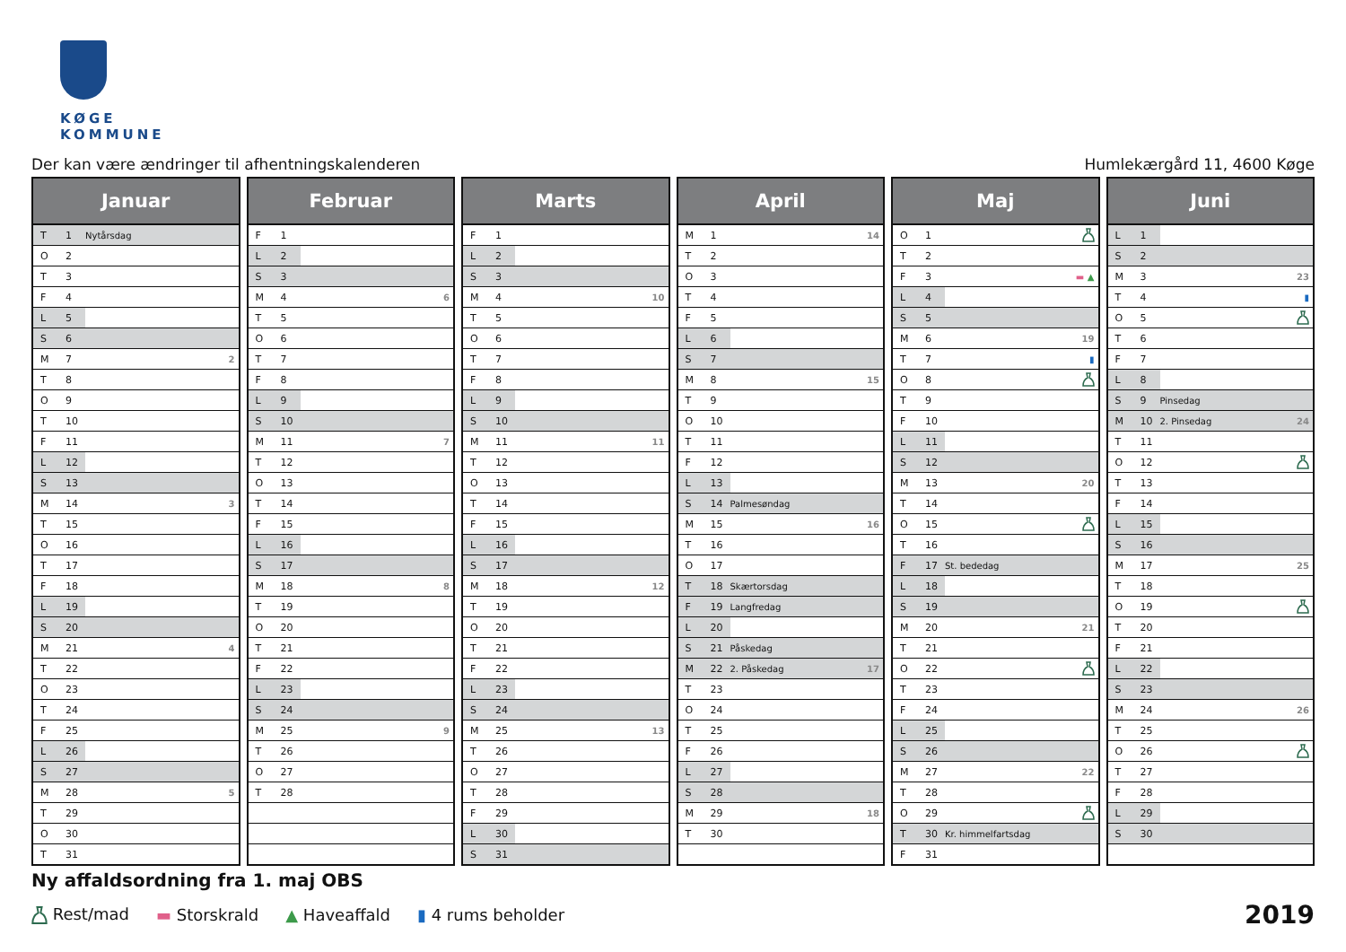KØGE KOMMUNE
Der kan være ændringer til afhentningskalenderen Humlekærgård 11, 4600 Køge
| Januar | | | |
| --- | --- | --- | --- |
| T | 1 | Nytårsdag | |
| O | 2 | | |
| T | 3 | | |
| F | 4 | | |
| L | 5 | | |
| S | 6 | | |
| M | 7 | | 2 |
| T | 8 | | |
| O | 9 | | |
| T | 10 | | |
| F | 11 | | |
| L | 12 | | |
| S | 13 | | |
| M | 14 | | 3 |
| T | 15 | | |
| O | 16 | | |
| T | 17 | | |
| F | 18 | | |
| L | 19 | | |
| S | 20 | | |
| M | 21 | | 4 |
| T | 22 | | |
| O | 23 | | |
| T | 24 | | |
| F | 25 | | |
| L | 26 | | |
| S | 27 | | |
| M | 28 | | 5 |
| T | 29 | | |
| O | 30 | | |
| T | 31 | | |
| Februar | | | |
| --- | --- | --- | --- |
| F | 1 | | |
| L | 2 | | |
| S | 3 | | |
| M | 4 | | 6 |
| T | 5 | | |
| O | 6 | | |
| T | 7 | | |
| F | 8 | | |
| L | 9 | | |
| S | 10 | | |
| M | 11 | | 7 |
| T | 12 | | |
| O | 13 | | |
| T | 14 | | |
| F | 15 | | |
| L | 16 | | |
| S | 17 | | |
| M | 18 | | 8 |
| T | 19 | | |
| O | 20 | | |
| T | 21 | | |
| F | 22 | | |
| L | 23 | | |
| S | 24 | | |
| M | 25 | | 9 |
| T | 26 | | |
| O | 27 | | |
| T | 28 | | |
| Marts | | | |
| --- | --- | --- | --- |
| F | 1 | | |
| L | 2 | | |
| S | 3 | | |
| M | 4 | | 10 |
| T | 5 | | |
| O | 6 | | |
| T | 7 | | |
| F | 8 | | |
| L | 9 | | |
| S | 10 | | |
| M | 11 | | 11 |
| T | 12 | | |
| O | 13 | | |
| T | 14 | | |
| F | 15 | | |
| L | 16 | | |
| S | 17 | | |
| M | 18 | | 12 |
| T | 19 | | |
| O | 20 | | |
| T | 21 | | |
| F | 22 | | |
| L | 23 | | |
| S | 24 | | |
| M | 25 | | 13 |
| T | 26 | | |
| O | 27 | | |
| T | 28 | | |
| F | 29 | | |
| L | 30 | | |
| S | 31 | | |
| April | | | |
| --- | --- | --- | --- |
| M | 1 | | 14 |
| T | 2 | | |
| O | 3 | | |
| T | 4 | | |
| F | 5 | | |
| L | 6 | | |
| S | 7 | | |
| M | 8 | | 15 |
| T | 9 | | |
| O | 10 | | |
| T | 11 | | |
| F | 12 | | |
| L | 13 | | |
| S | 14 | Palmesøndag | |
| M | 15 | | 16 |
| T | 16 | | |
| O | 17 | | |
| T | 18 | Skærtorsdag | |
| F | 19 | Langfredag | |
| L | 20 | | |
| S | 21 | Påskedag | |
| M | 22 | 2. Påskedag | 17 |
| T | 23 | | |
| O | 24 | | |
| T | 25 | | |
| F | 26 | | |
| L | 27 | | |
| S | 28 | | |
| M | 29 | | 18 |
| T | 30 | | |
| Maj | | | |
| --- | --- | --- | --- |
| O | 1 | | |
| T | 2 | | |
| F | 3 | | ▬ ▲ |
| L | 4 | | |
| S | 5 | | |
| M | 6 | | 19 |
| T | 7 | | ▮ |
| O | 8 | | |
| T | 9 | | |
| F | 10 | | |
| L | 11 | | |
| S | 12 | | |
| M | 13 | | 20 |
| T | 14 | | |
| O | 15 | | |
| T | 16 | | |
| F | 17 | St. bededag | |
| L | 18 | | |
| S | 19 | | |
| M | 20 | | 21 |
| T | 21 | | |
| O | 22 | | |
| T | 23 | | |
| F | 24 | | |
| L | 25 | | |
| S | 26 | | |
| M | 27 | | 22 |
| T | 28 | | |
| O | 29 | | |
| T | 30 | Kr. himmelfartsdag | |
| F | 31 | | |
| Juni | | | |
| --- | --- | --- | --- |
| L | 1 | | |
| S | 2 | | |
| M | 3 | | 23 |
| T | 4 | | ▮ |
| O | 5 | | |
| T | 6 | | |
| F | 7 | | |
| L | 8 | | |
| S | 9 | Pinsedag | |
| M | 10 | 2. Pinsedag | 24 |
| T | 11 | | |
| O | 12 | | |
| T | 13 | | |
| F | 14 | | |
| L | 15 | | |
| S | 16 | | |
| M | 17 | | 25 |
| T | 18 | | |
| O | 19 | | |
| T | 20 | | |
| F | 21 | | |
| L | 22 | | |
| S | 23 | | |
| M | 24 | | 26 |
| T | 25 | | |
| O | 26 | | |
| T | 27 | | |
| F | 28 | | |
| L | 29 | | |
| S | 30 | | |
Ny affaldsordning fra 1. maj OBS
Rest/mad ▬ Storskrald ▲ Haveaffald ▮ 4 rums beholder 2019